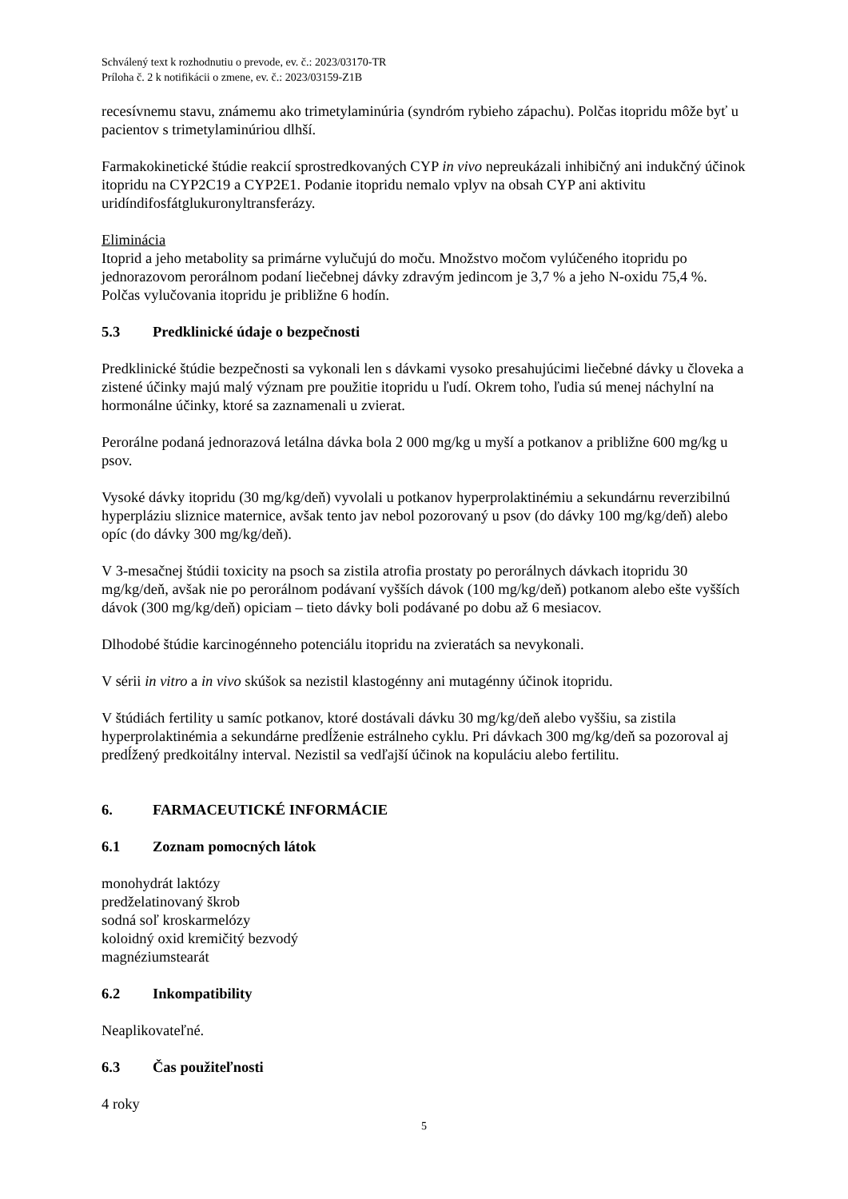Schválený text k rozhodnutiu o prevode, ev. č.: 2023/03170-TR
Príloha č. 2 k notifikácii o zmene, ev. č.: 2023/03159-Z1B
recesívnemu stavu, známemu ako trimetylaminúria (syndróm rybieho zápachu). Polčas itopridu môže byť u pacientov s trimetylaminúriou dlhší.
Farmakokinetické štúdie reakcií sprostredkovaných CYP in vivo nepreukázali inhibičný ani indukčný účinok itopridu na CYP2C19 a CYP2E1. Podanie itopridu nemalo vplyv na obsah CYP ani aktivitu uridíndifosfátglukuronyltransferázy.
Eliminácia
Itoprid a jeho metabolity sa primárne vylučujú do moču. Množstvo močom vylúčeného itopridu po jednorazovom perorálnom podaní liečebnej dávky zdravým jedincom je 3,7 % a jeho N-oxidu 75,4 %. Polčas vylučovania itopridu je približne 6 hodín.
5.3 Predklinické údaje o bezpečnosti
Predklinické štúdie bezpečnosti sa vykonali len s dávkami vysoko presahujúcimi liečebné dávky u človeka a zistené účinky majú malý význam pre použitie itopridu u ľudí. Okrem toho, ľudia sú menej náchylní na hormonálne účinky, ktoré sa zaznamenali u zvierat.
Perorálne podaná jednorazová letálna dávka bola 2 000 mg/kg u myší a potkanov a približne 600 mg/kg u psov.
Vysoké dávky itopridu (30 mg/kg/deň) vyvolali u potkanov hyperprolaktinémiu a sekundárnu reverzibilnú hyperpláziu sliznice maternice, avšak tento jav nebol pozorovaný u psov (do dávky 100 mg/kg/deň) alebo opíc (do dávky 300 mg/kg/deň).
V 3-mesačnej štúdii toxicity na psoch sa zistila atrofia prostaty po perorálnych dávkach itopridu 30 mg/kg/deň, avšak nie po perorálnom podávaní vyšších dávok (100 mg/kg/deň) potkanom alebo ešte vyšších dávok (300 mg/kg/deň) opiciam – tieto dávky boli podávané po dobu až 6 mesiacov.
Dlhodobé štúdie karcinogénneho potenciálu itopridu na zvieratách sa nevykonali.
V sérii in vitro a in vivo skúšok sa nezistil klastogénny ani mutagénny účinok itopridu.
V štúdiách fertility u samíc potkanov, ktoré dostávali dávku 30 mg/kg/deň alebo vyššiu, sa zistila hyperprolaktinémia a sekundárne predĺženie estrálneho cyklu. Pri dávkach 300 mg/kg/deň sa pozoroval aj predĺžený predkoitálny interval. Nezistil sa vedľajší účinok na kopuláciu alebo fertilitu.
6. FARMACEUTICKÉ INFORMÁCIE
6.1 Zoznam pomocných látok
monohydrát laktózy
predželatinovaný škrob
sodná soľ kroskarmelózy
koloidný oxid kremičitý bezvodý
magnéziumstearát
6.2 Inkompatibility
Neaplikovateľné.
6.3 Čas použiteľnosti
4 roky
5